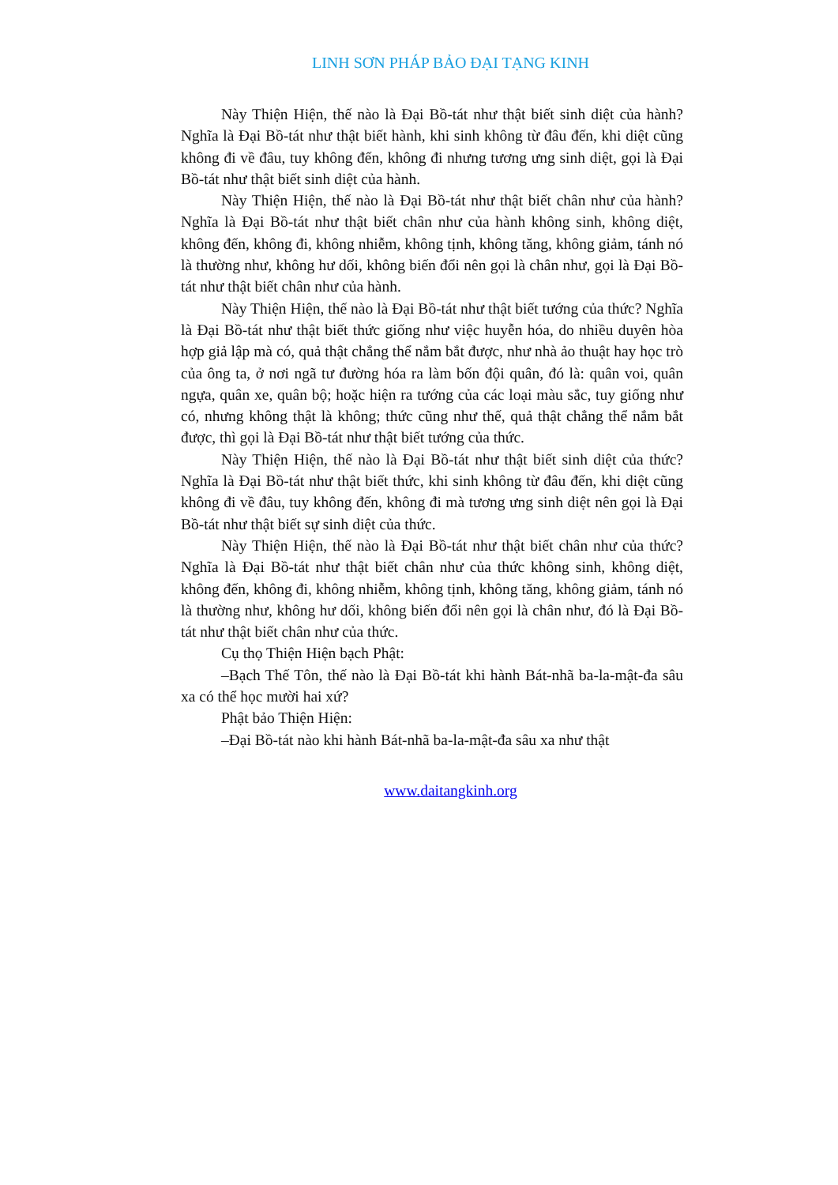LINH SƠN PHÁP BẢO ĐẠI TẠNG KINH
Này Thiện Hiện, thế nào là Đại Bồ-tát như thật biết sinh diệt của hành? Nghĩa là Đại Bồ-tát như thật biết hành, khi sinh không từ đâu đến, khi diệt cũng không đi về đâu, tuy không đến, không đi nhưng tương ưng sinh diệt, gọi là Đại Bồ-tát như thật biết sinh diệt của hành.
Này Thiện Hiện, thế nào là Đại Bồ-tát như thật biết chân như của hành? Nghĩa là Đại Bồ-tát như thật biết chân như của hành không sinh, không diệt, không đến, không đi, không nhiễm, không tịnh, không tăng, không giảm, tánh nó là thường như, không hư dối, không biến đổi nên gọi là chân như, gọi là Đại Bồ-tát như thật biết chân như của hành.
Này Thiện Hiện, thế nào là Đại Bồ-tát như thật biết tướng của thức? Nghĩa là Đại Bồ-tát như thật biết thức giống như việc huyễn hóa, do nhiều duyên hòa hợp giả lập mà có, quả thật chẳng thể nắm bắt được, như nhà ảo thuật hay học trò của ông ta, ở nơi ngã tư đường hóa ra làm bốn đội quân, đó là: quân voi, quân ngựa, quân xe, quân bộ; hoặc hiện ra tướng của các loại màu sắc, tuy giống như có, nhưng không thật là không; thức cũng như thế, quả thật chẳng thể nắm bắt được, thì gọi là Đại Bồ-tát như thật biết tướng của thức.
Này Thiện Hiện, thế nào là Đại Bồ-tát như thật biết sinh diệt của thức? Nghĩa là Đại Bồ-tát như thật biết thức, khi sinh không từ đâu đến, khi diệt cũng không đi về đâu, tuy không đến, không đi mà tương ưng sinh diệt nên gọi là Đại Bồ-tát như thật biết sự sinh diệt của thức.
Này Thiện Hiện, thế nào là Đại Bồ-tát như thật biết chân như của thức? Nghĩa là Đại Bồ-tát như thật biết chân như của thức không sinh, không diệt, không đến, không đi, không nhiễm, không tịnh, không tăng, không giảm, tánh nó là thường như, không hư dối, không biến đổi nên gọi là chân như, đó là Đại Bồ-tát như thật biết chân như của thức.
Cụ thọ Thiện Hiện bạch Phật:
–Bạch Thế Tôn, thế nào là Đại Bồ-tát khi hành Bát-nhã ba-la-mật-đa sâu xa có thể học mười hai xứ?
Phật bảo Thiện Hiện:
–Đại Bồ-tát nào khi hành Bát-nhã ba-la-mật-đa sâu xa như thật
www.daitangkinh.org